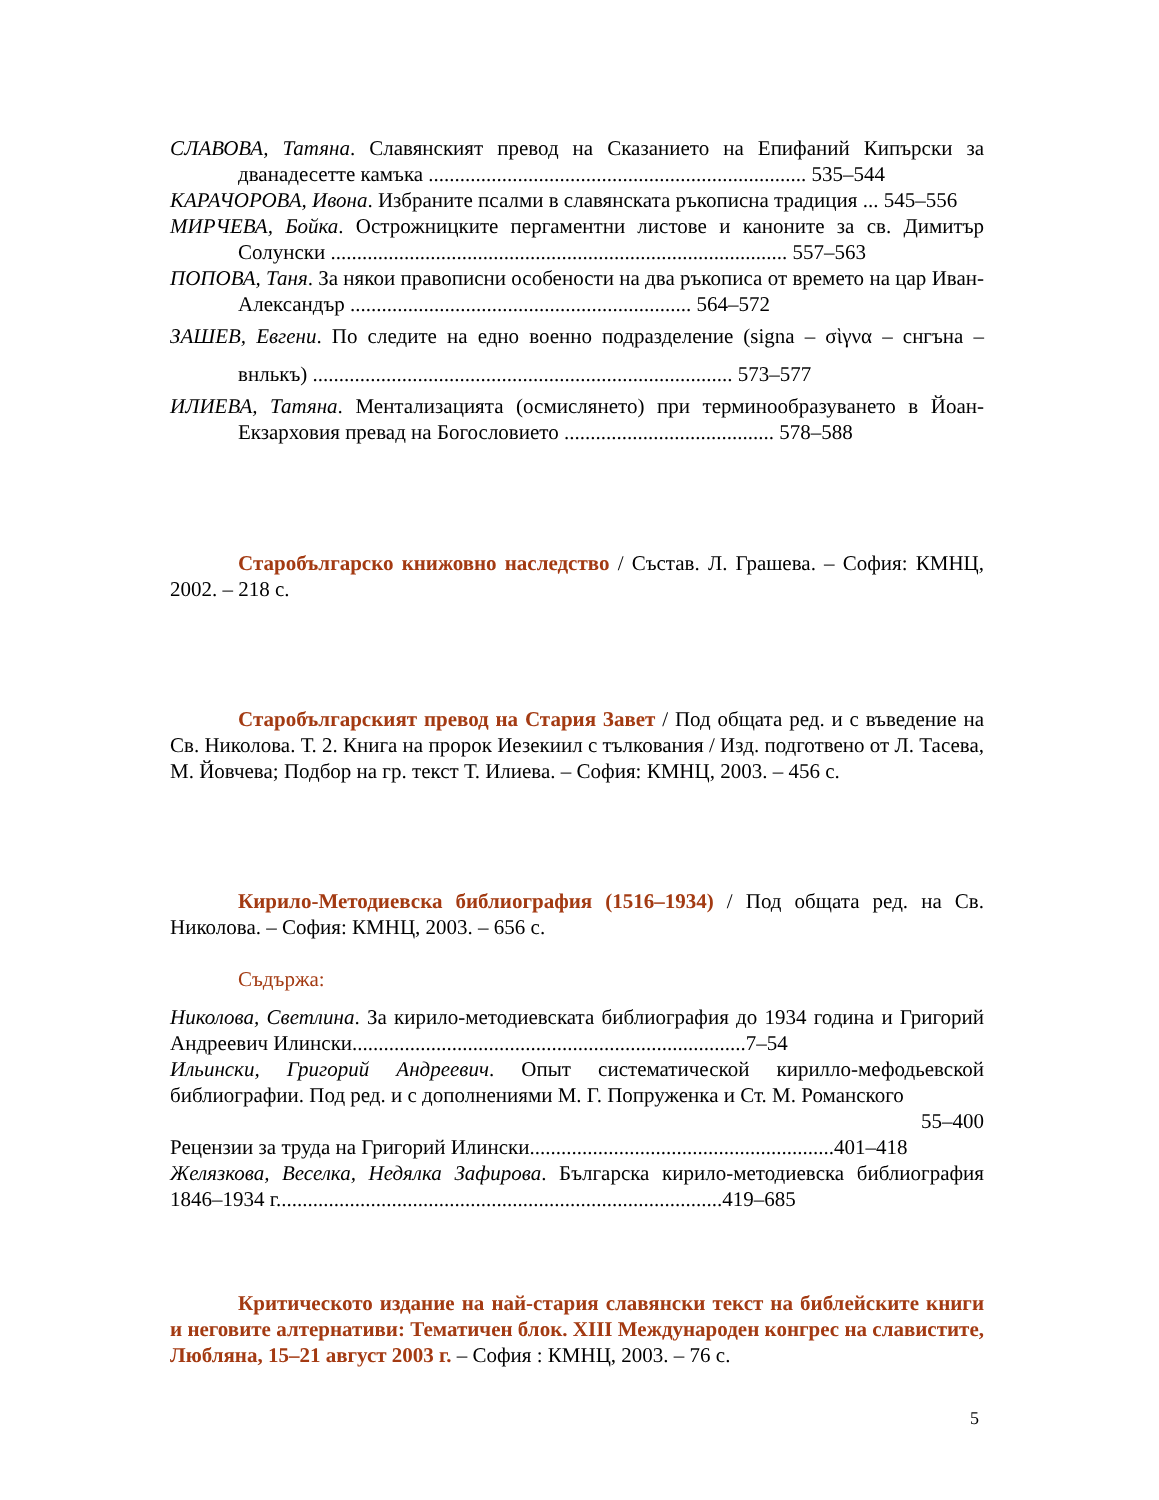СЛАВОВА, Татяна. Славянският превод на Сказанието на Епифаний Кипърски за дванадесетте камъка ........................................................................ 535–544
КАРАЧОРОВА, Ивона. Избраните псалми в славянската ръкописна традиция ... 545–556
МИРЧЕВА, Бойка. Острожницките пергаментни листове и каноните за св. Димитър Солунски ....................................................................................... 557–563
ПОПОВА, Таня. За някои правописни особености на два ръкописа от времето на цар Иван-Александър ................................................................. 564–572
ЗАШЕВ, Евгени. По следите на едно военно подразделение (signa – σὶγνα – снгъна – внлькъ) ................................................................................ 573–577
ИЛИЕВА, Татяна. Ментализацията (осмислянето) при терминообразуването в Йоан-Екзарховия превад на Богословието ........................................ 578–588
Старобългарско книжовно наследство / Състав. Л. Грашева. – София: КМНЦ, 2002. – 218 с.
Старобългарският превод на Стария Завет / Под общата ред. и с въведение на Св. Николова. Т. 2. Книга на пророк Иезекиил с тълкования / Изд. подготвено от Л. Тасева, М. Йовчева; Подбор на гр. текст Т. Илиева. – София: КМНЦ, 2003. – 456 с.
Кирило-Методиевска библиография (1516–1934) / Под общата ред. на Св. Николова. – София: КМНЦ, 2003. – 656 с.
Съдържа:
Николова, Светлина. За кирило-методиевската библиография до 1934 година и Григорий Андреевич Илински...........................................................................7–54
Ильински, Григорий Андреевич. Опыт систематической кирилло-мефодьевской библиографии. Под ред. и с дополнениями М. Г. Попруженка и Ст. М. Романского
55–400
Рецензии за труда на Григорий Илински..........................................................401–418
Желязкова, Веселка, Недялка Зафирова. Българска кирило-методиевска библиография 1846–1934 г.....................................................................................419–685
Критическото издание на най-стария славянски текст на библейските книги и неговите алтернативи: Тематичен блок. XIII Международен конгрес на славистите, Любляна, 15–21 август 2003 г. – София : КМНЦ, 2003. – 76 с.
5